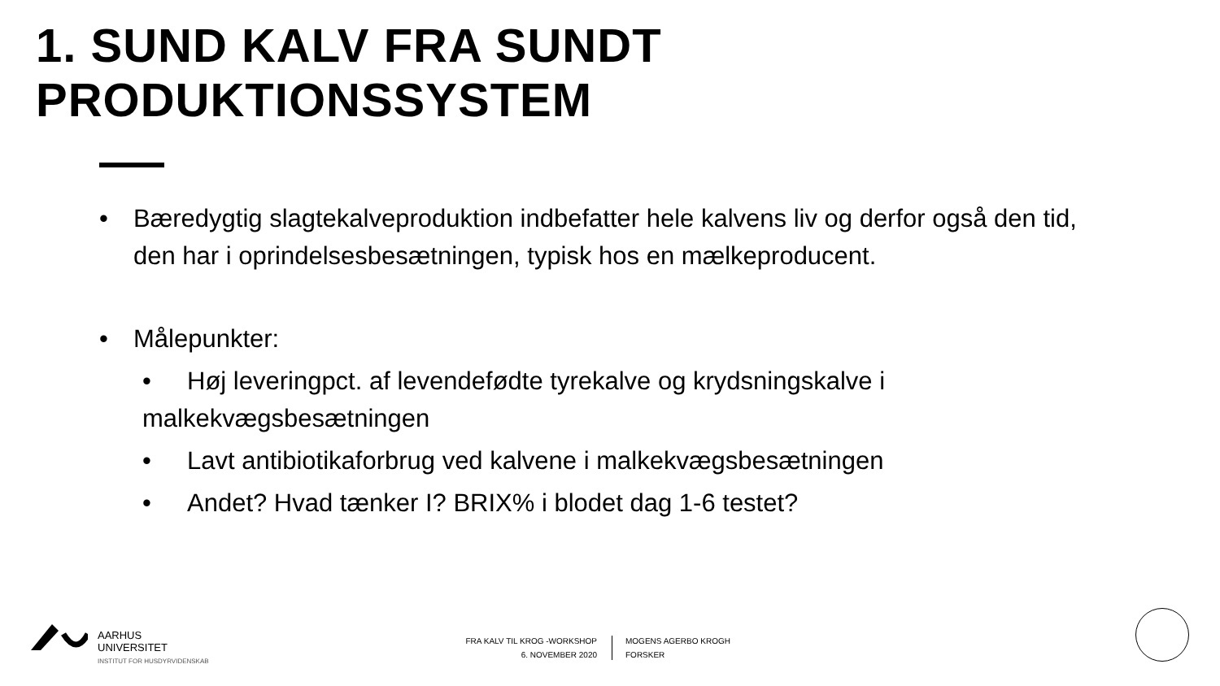1. SUND KALV FRA SUNDT PRODUKTIONSSYSTEM
• Bæredygtig slagtekalveproduktion indbefatter hele kalvens liv og derfor også den tid, den har i oprindelsesbesætningen, typisk hos en mælkeproducent.
• Målepunkter:
• Høj leveringpct. af levendefødte tyrekalve og krydsningskalve i malkekvægsbesætningen
• Lavt antibiotikaforbrug ved kalvene i malkekvægsbesætningen
• Andet? Hvad tænker I? BRIX% i blodet dag 1-6 testet?
AARHUS
UNIVERSITET
INSTITUT FOR HUSDYRVIDENSKAB
FRA KALV TIL KROG -WORKSHOP
6. NOVEMBER 2020
MOGENS AGERBO KROGH
FORSKER